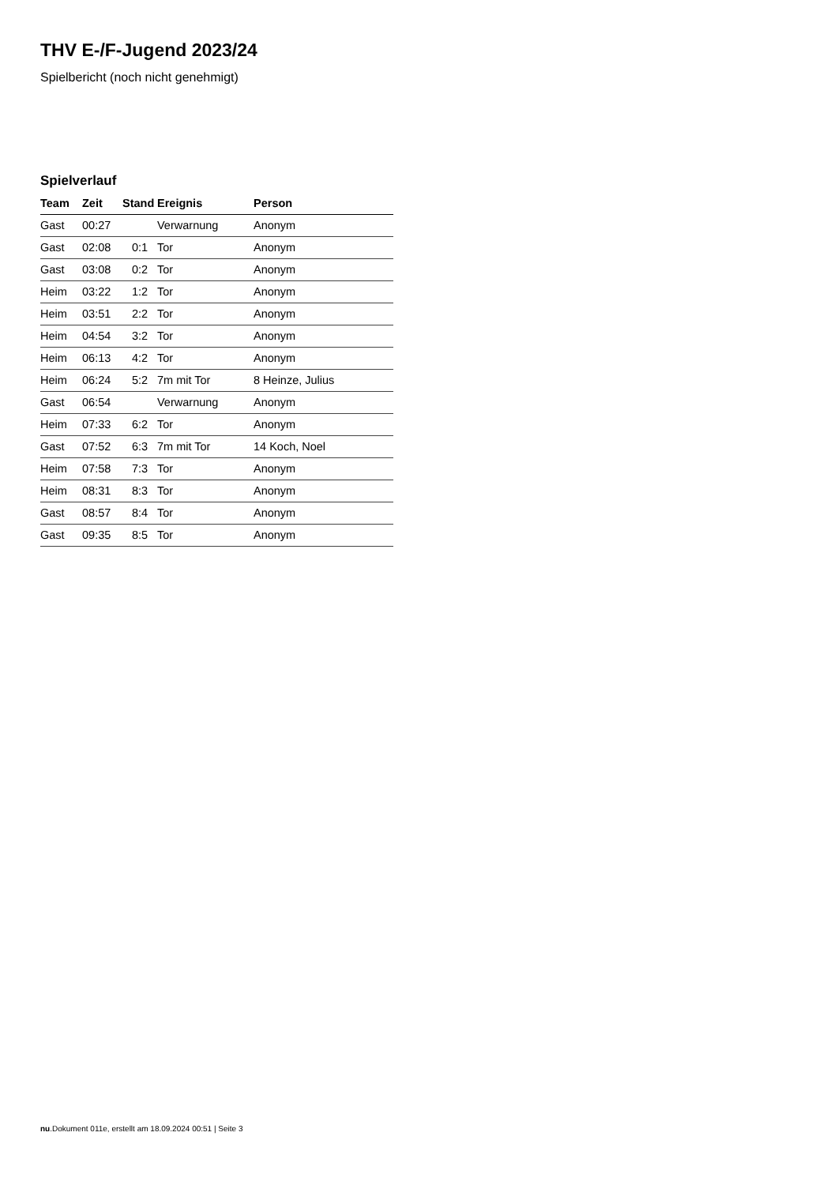THV E-/F-Jugend 2023/24
Spielbericht (noch nicht genehmigt)
Spielverlauf
| Team | Zeit | Stand | Ereignis | Person |
| --- | --- | --- | --- | --- |
| Gast | 00:27 | | Verwarnung | Anonym |
| Gast | 02:08 | 0:1 | Tor | Anonym |
| Gast | 03:08 | 0:2 | Tor | Anonym |
| Heim | 03:22 | 1:2 | Tor | Anonym |
| Heim | 03:51 | 2:2 | Tor | Anonym |
| Heim | 04:54 | 3:2 | Tor | Anonym |
| Heim | 06:13 | 4:2 | Tor | Anonym |
| Heim | 06:24 | 5:2 | 7m mit Tor | 8 Heinze, Julius |
| Gast | 06:54 | | Verwarnung | Anonym |
| Heim | 07:33 | 6:2 | Tor | Anonym |
| Gast | 07:52 | 6:3 | 7m mit Tor | 14 Koch, Noel |
| Heim | 07:58 | 7:3 | Tor | Anonym |
| Heim | 08:31 | 8:3 | Tor | Anonym |
| Gast | 08:57 | 8:4 | Tor | Anonym |
| Gast | 09:35 | 8:5 | Tor | Anonym |
nu.Dokument 011e, erstellt am 18.09.2024 00:51 | Seite 3